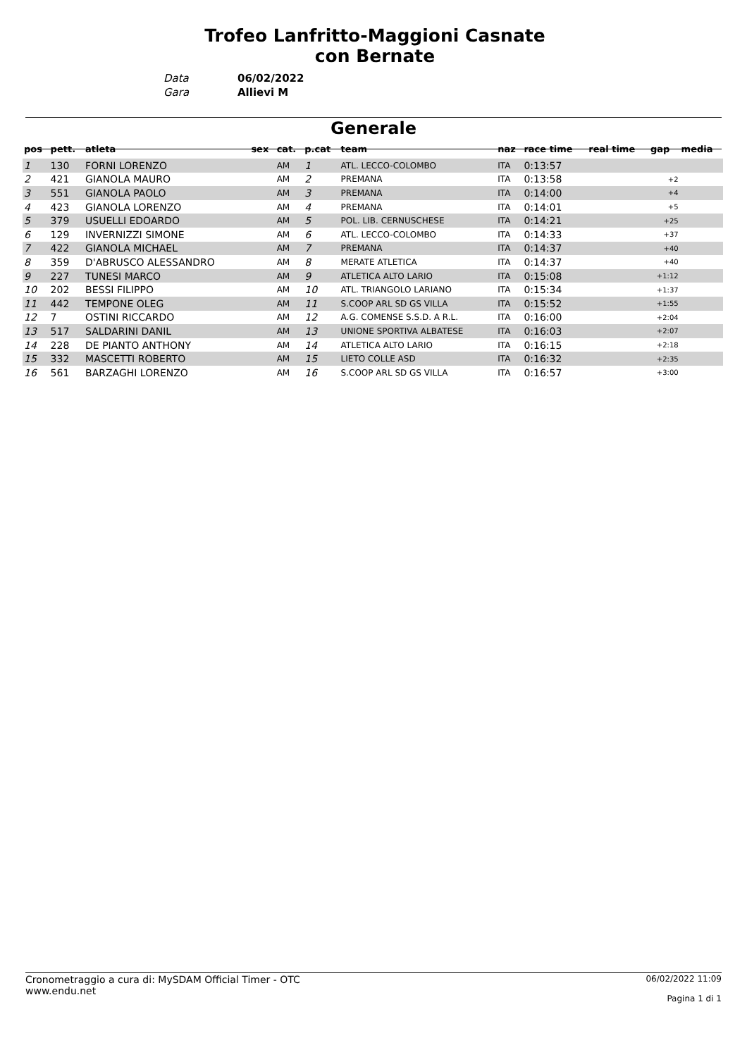Trofeo Lanfritto-Maggioni Casnate con Bernate
Data 06/02/2022
Gara Allievi M
Generale
| pos | pett. | atleta | sex | cat. | p.cat | team | naz | race time | real time | gap | media |
| --- | --- | --- | --- | --- | --- | --- | --- | --- | --- | --- | --- |
| 1 | 130 | FORNI LORENZO | | AM | 1 | ATL. LECCO-COLOMBO | ITA | 0:13:57 | | | |
| 2 | 421 | GIANOLA MAURO | | AM | 2 | PREMANA | ITA | 0:13:58 | | +2 | |
| 3 | 551 | GIANOLA PAOLO | | AM | 3 | PREMANA | ITA | 0:14:00 | | +4 | |
| 4 | 423 | GIANOLA LORENZO | | AM | 4 | PREMANA | ITA | 0:14:01 | | +5 | |
| 5 | 379 | USUELLI EDOARDO | | AM | 5 | POL. LIB. CERNUSCHESE | ITA | 0:14:21 | | +25 | |
| 6 | 129 | INVERNIZZI SIMONE | | AM | 6 | ATL. LECCO-COLOMBO | ITA | 0:14:33 | | +37 | |
| 7 | 422 | GIANOLA MICHAEL | | AM | 7 | PREMANA | ITA | 0:14:37 | | +40 | |
| 8 | 359 | D'ABRUSCO ALESSANDRO | | AM | 8 | MERATE ATLETICA | ITA | 0:14:37 | | +40 | |
| 9 | 227 | TUNESI MARCO | | AM | 9 | ATLETICA ALTO LARIO | ITA | 0:15:08 | | +1:12 | |
| 10 | 202 | BESSI FILIPPO | | AM | 10 | ATL. TRIANGOLO LARIANO | ITA | 0:15:34 | | +1:37 | |
| 11 | 442 | TEMPONE OLEG | | AM | 11 | S.COOP ARL SD GS VILLA | ITA | 0:15:52 | | +1:55 | |
| 12 | 7 | OSTINI RICCARDO | | AM | 12 | A.G. COMENSE S.S.D. A R.L. | ITA | 0:16:00 | | +2:04 | |
| 13 | 517 | SALDARINI DANIL | | AM | 13 | UNIONE SPORTIVA ALBATESE | ITA | 0:16:03 | | +2:07 | |
| 14 | 228 | DE PIANTO ANTHONY | | AM | 14 | ATLETICA ALTO LARIO | ITA | 0:16:15 | | +2:18 | |
| 15 | 332 | MASCETTI ROBERTO | | AM | 15 | LIETO COLLE ASD | ITA | 0:16:32 | | +2:35 | |
| 16 | 561 | BARZAGHI LORENZO | | AM | 16 | S.COOP ARL SD GS VILLA | ITA | 0:16:57 | | +3:00 | |
Cronometraggio a cura di: MySDAM Official Timer - OTC
www.endu.net
06/02/2022 11:09
Pagina 1 di 1